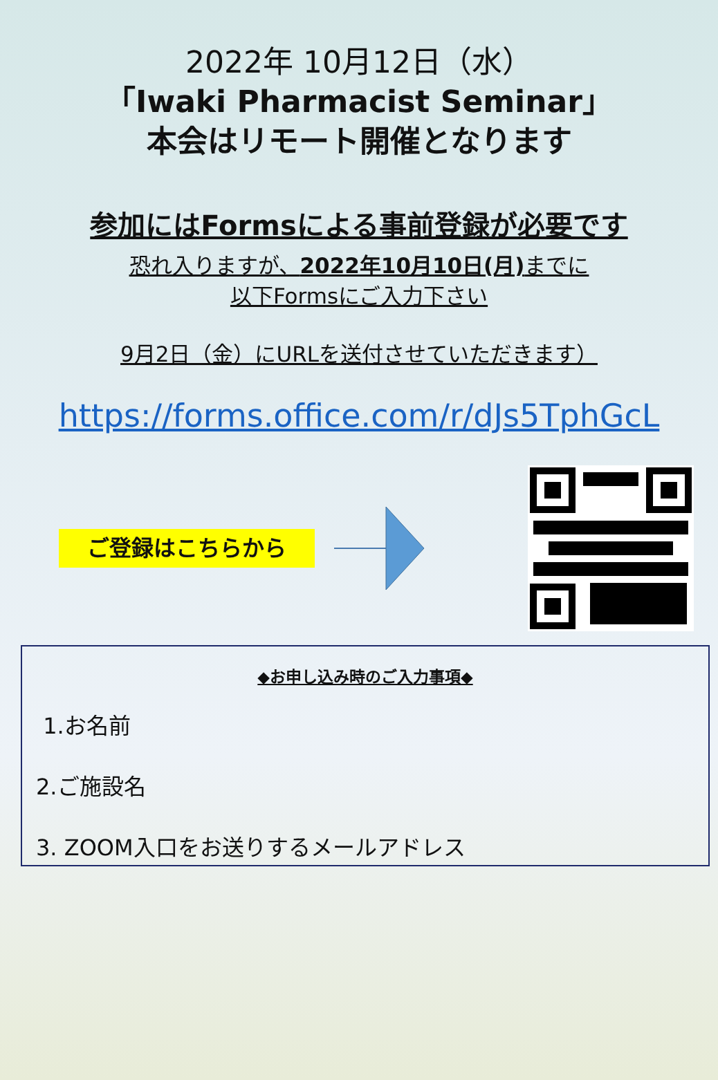2022年 10月12日（水）
「Iwaki Pharmacist Seminar」
本会はリモート開催となります
参加にはFormsによる事前登録が必要です
恐れ入りますが、2022年10月10日(月) までに
以下Formsにご入力下さい
9月2日（金）にURLを送付させていただきます）
https://forms.office.com/r/dJs5TphGcL
ご登録はこちらから
◆お申し込み時のご入力事項◆
1.お名前
2.ご施設名
3. ZOOM入口をお送りするメールアドレス